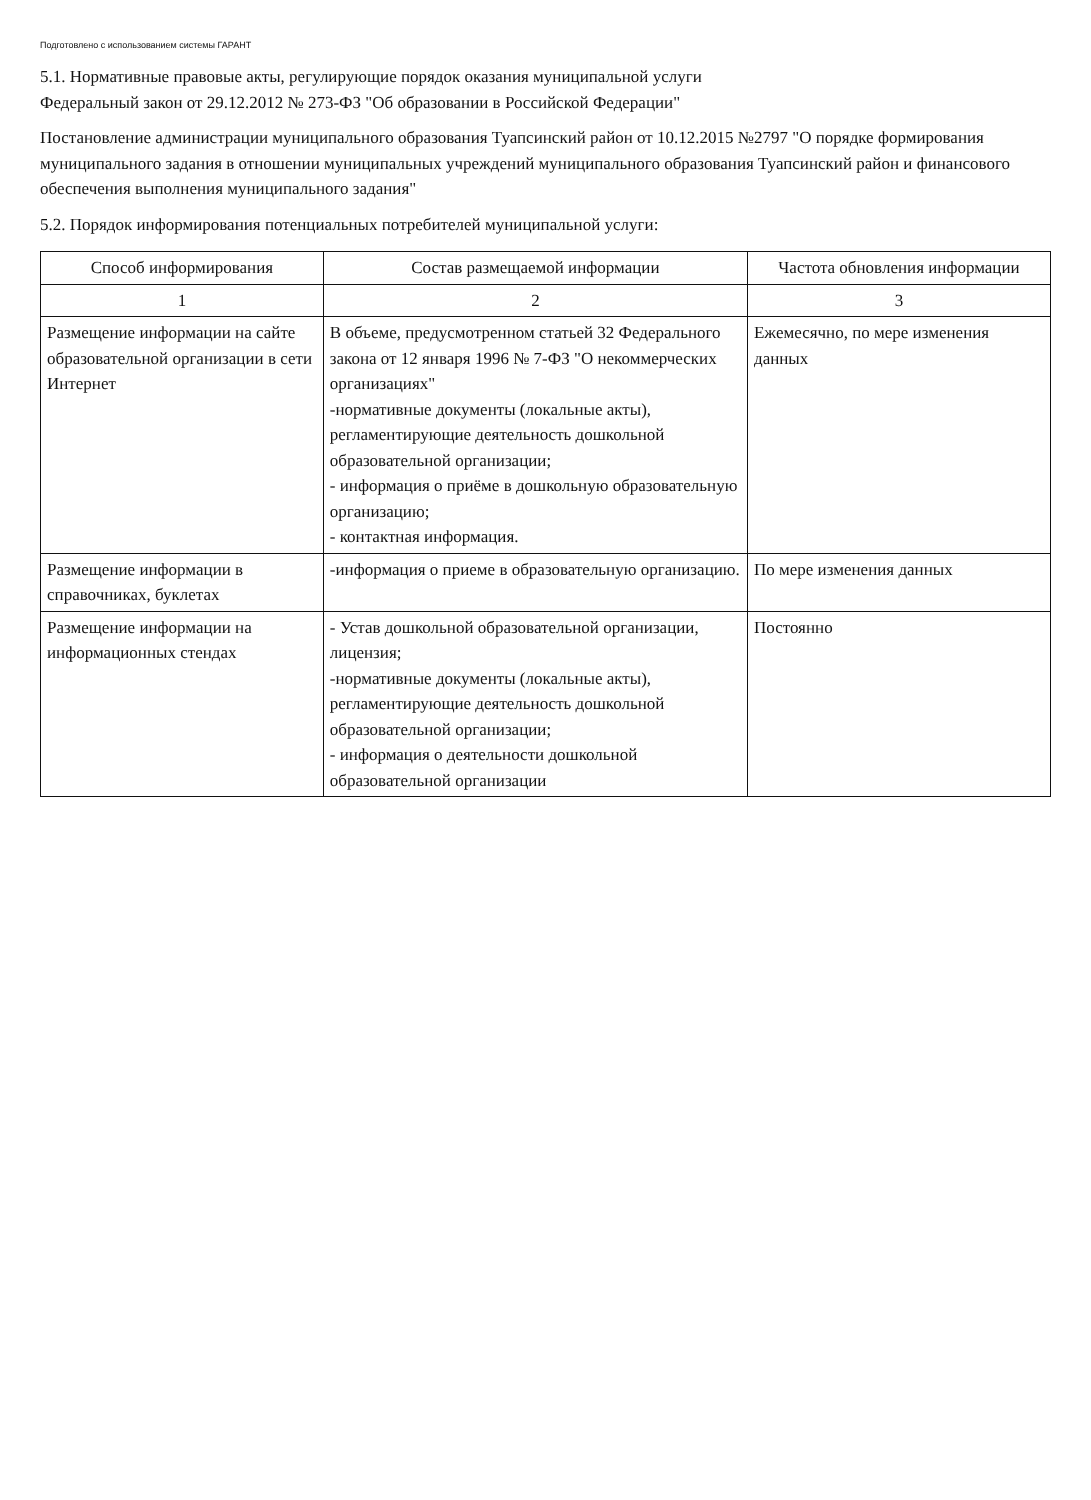Подготовлено с использованием системы ГАРАНТ
5.1. Нормативные правовые акты, регулирующие порядок оказания муниципальной услуги
Федеральный закон от 29.12.2012 № 273-ФЗ "Об образовании в Российской Федерации"
Постановление администрации муниципального образования Туапсинский район от 10.12.2015 №2797 "О порядке формирования муниципального задания в отношении муниципальных учреждений муниципального образования Туапсинский район и финансового обеспечения выполнения муниципального задания"
5.2. Порядок информирования потенциальных потребителей муниципальной услуги:
| Способ информирования | Состав размещаемой информации | Частота обновления информации |
| --- | --- | --- |
| 1 | 2 | 3 |
| Размещение информации на сайте образовательной организации в сети Интернет | В объеме, предусмотренном статьей 32 Федерального закона от 12 января 1996 № 7-ФЗ "О некоммерческих организациях" -нормативные документы (локальные акты), регламентирующие деятельность дошкольной образовательной организации; - информация о приёме в дошкольную образовательную организацию; - контактная информация. | Ежемесячно, по мере изменения данных |
| Размещение информации в справочниках, буклетах | -информация о приеме в образовательную организацию. | По мере изменения данных |
| Размещение информации на информационных стендах | - Устав дошкольной образовательной организации, лицензия; -нормативные документы (локальные акты), регламентирующие деятельность дошкольной образовательной организации; - информация о деятельности дошкольной образовательной организации | Постоянно |